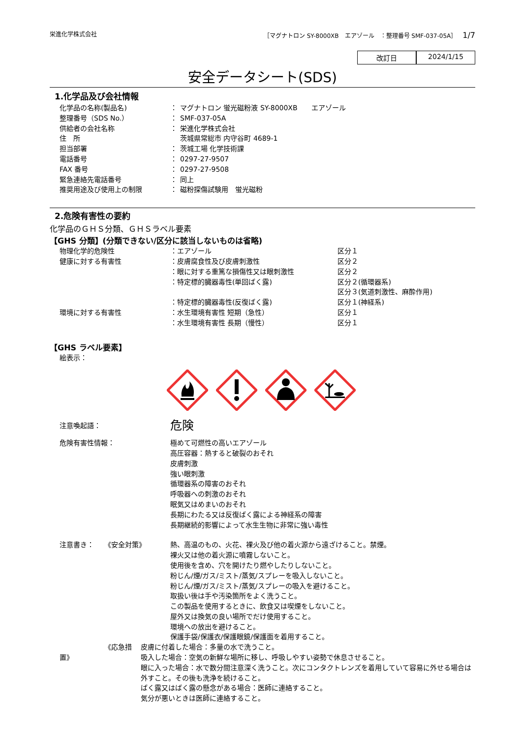栄進化学株式会社 ［マグナトロン SY-8000XB　エアゾール　：整理番号 SMF-037-05A］　1/7
改訂日 2024/1/15
安全データシート(SDS)
1.化学品及び会社情報
化学品の名称(製品名) ： マグナトロン 蛍光磁粉液 SY-8000XB　　エアゾール
整理番号（SDS No.） ： SMF-037-05A
供給者の会社名称 ： 栄進化学株式会社
住　所 茨城県常総市 内守谷町 4689-1
担当部署 ： 茨城工場 化学技術課
電話番号 ： 0297-27-9507
FAX 番号 ： 0297-27-9508
緊急連絡先電話番号 ： 同上
推奨用途及び使用上の制限 ： 磁粉探傷試験用　蛍光磁粉
2.危険有害性の要約
化学品のＧＨＳ分類、ＧＨＳラベル要素
【GHS 分類】(分類できない/区分に該当しないものは省略)
物理化学的危険性 ：エアゾール 区分１
健康に対する有害性 ：皮膚腐食性及び皮膚刺激性 区分２
：眼に対する重篤な損傷性又は眼刺激性 区分２
：特定標的臓器毒性(単回ばく露) 区分２(循環器系)
区分３(気道刺激性、麻酔作用)
：特定標的臓器毒性(反復ばく露) 区分１(神経系)
環境に対する有害性 ：水生環境有害性 短期（急性） 区分１
：水生環境有害性 長期（慢性） 区分１
【GHS ラベル要素】
絵表示：
注意喚起語：
危険
危険有害性情報：
極めて可燃性の高いエアゾール
高圧容器：熱すると破裂のおそれ
皮膚刺激
強い眼刺激
循環器系の障害のおそれ
呼吸器への刺激のおそれ
眠気又はめまいのおそれ
長期にわたる又は反復ばく露による神経系の障害
長期継続的影響によって水生生物に非常に強い毒性
注意書き：　　《安全対策》
熱、高温のもの、火花、裸火及び他の着火源から遠ざけること。禁煙。
裸火又は他の着火源に噴霧しないこと。
使用後を含め、穴を開けたり燃やしたりしないこと。
粉じん/煙/ガス/ミスト/蒸気/スプレーを吸入しないこと。
粉じん/煙/ガス/ミスト/蒸気/スプレーの吸入を避けること。
取扱い後は手や汚染箇所をよく洗うこと。
この製品を使用するときに、飲食又は喫煙をしないこと。
屋外又は換気の良い場所でだけ使用すること。
環境への放出を避けること。
保護手袋/保護衣/保護眼鏡/保護面を着用すること。
　　　　　　　《応急措置》
皮膚に付着した場合：多量の水で洗うこと。
吸入した場合：空気の新鮮な場所に移し、呼吸しやすい姿勢で休息させること。
眼に入った場合：水で数分間注意深く洗うこと。次にコンタクトレンズを着用していて容易に外せる場合は外すこと。その後も洗浄を続けること。
ばく露又はばく露の懸念がある場合：医師に連絡すること。
気分が悪いときは医師に連絡すること。